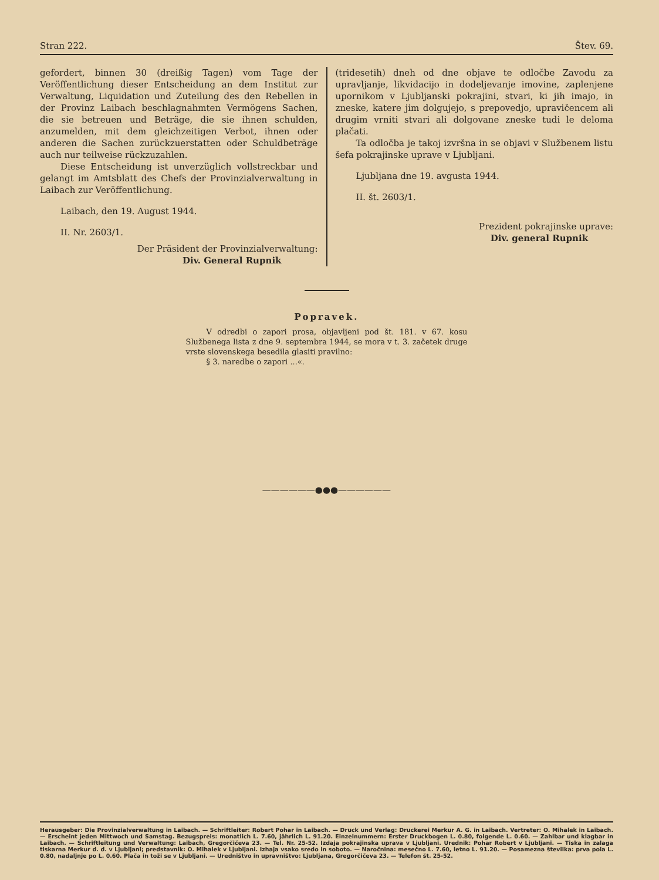Stran 222. Štev. 69.
gefordert, binnen 30 (dreißig Tagen) vom Tage der Veröffentlichung dieser Entscheidung an dem Institut zur Verwaltung, Liquidation und Zuteilung des den Rebellen in der Provinz Laibach beschlagnahmten Vermögens Sachen, die sie betreuen und Beträge, die sie ihnen schulden, anzumelden, mit dem gleichzeitigen Verbot, ihnen oder anderen die Sachen zurückzuerstatten oder Schuldbeträge auch nur teilweise rückzuzahlen.
Diese Entscheidung ist unverzüglich vollstreckbar und gelangt im Amtsblatt des Chefs der Provinzialverwaltung in Laibach zur Veröffentlichung.
Laibach, den 19. August 1944.
II. Nr. 2603/1.
Der Präsident der Provinzialverwaltung:
Div. General Rupnik
(tridesetih) dneh od dne objave te odločbe Zavodu za upravljanje, likvidacijo in dodeljevanje imovine, zaplenjene upornikom v Ljubljanski pokrajini, stvari, ki jih imajo, in zneske, katere jim dolgujejo, s prepovedjo, upravičencem ali drugim vrniti stvari ali dolgovane zneske tudi le deloma plačati.
Ta odločba je takoj izvršna in se objavi v Službenem listu šefa pokrajinske uprave v Ljubljani.
Ljubljana dne 19. avgusta 1944.
II. št. 2603/1.
Prezident pokrajinske uprave:
Div. general Rupnik
Popravek.
V odredbi o zapori prosa, objavljeni pod št. 181. v 67. kosu Službenega lista z dne 9. septembra 1944, se mora v t. 3. začetek druge vrste slovenskega besedila glasiti pravilno:
§ 3. naredbe o zapori ...«.
——————●●●——————
Herausgeber: Die Provinzialverwaltung in Laibach. — Schriftleiter: Robert Pohar in Laibach. — Druck und Verlag: Druckerei Merkur A. G. in Laibach. Vertreter: O. Mihalek in Laibach. — Erscheint jeden Mittwoch und Samstag. Bezugspreis: monatlich L. 7.60, jährlich L. 91.20. Einzelnummern: Erster Druckbogen L. 0.80, folgende L. 0.60. — Zahlbar und klagbar in Laibach. — Schriftleitung und Verwaltung: Laibach, Gregorčičeva 23. — Tel. Nr. 25-52. Izdaja pokrajinska uprava v Ljubljani. Urednik: Pohar Robert v Ljubljani. — Tiska in zalaga tiskarna Merkur d. d. v Ljubljani; predstavnik: O. Mihalek v Ljubljani. Izhaja vsako sredo in soboto. — Naročnina: mesečno L. 7.60, letno L. 91.20. — Posamezna številka: prva pola L. 0.80, nadaljnje po L. 0.60. Plača in toži se v Ljubljani. — Uredništvo in upravništvo: Ljubljana, Gregorčičeva 23. — Telefon št. 25-52.